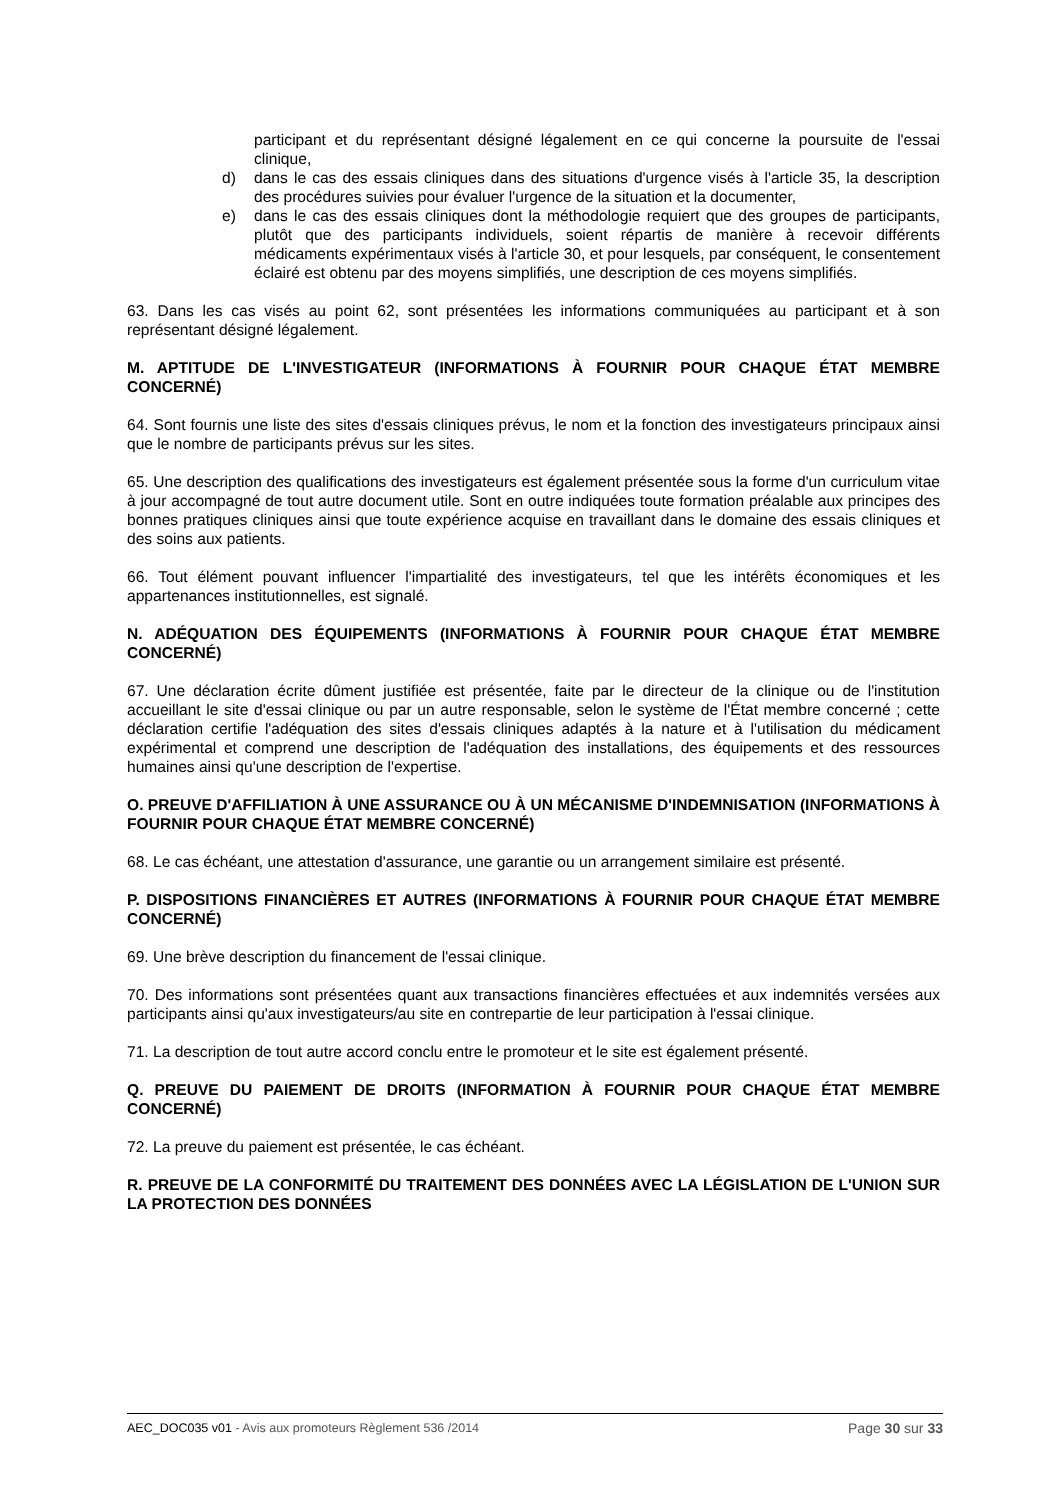participant et du représentant désigné légalement en ce qui concerne la poursuite de l'essai clinique,
d) dans le cas des essais cliniques dans des situations d'urgence visés à l'article 35, la description des procédures suivies pour évaluer l'urgence de la situation et la documenter,
e) dans le cas des essais cliniques dont la méthodologie requiert que des groupes de participants, plutôt que des participants individuels, soient répartis de manière à recevoir différents médicaments expérimentaux visés à l'article 30, et pour lesquels, par conséquent, le consentement éclairé est obtenu par des moyens simplifiés, une description de ces moyens simplifiés.
63. Dans les cas visés au point 62, sont présentées les informations communiquées au participant et à son représentant désigné légalement.
M. APTITUDE DE L'INVESTIGATEUR (INFORMATIONS À FOURNIR POUR CHAQUE ÉTAT MEMBRE CONCERNÉ)
64. Sont fournis une liste des sites d'essais cliniques prévus, le nom et la fonction des investigateurs principaux ainsi que le nombre de participants prévus sur les sites.
65. Une description des qualifications des investigateurs est également présentée sous la forme d'un curriculum vitae à jour accompagné de tout autre document utile. Sont en outre indiquées toute formation préalable aux principes des bonnes pratiques cliniques ainsi que toute expérience acquise en travaillant dans le domaine des essais cliniques et des soins aux patients.
66. Tout élément pouvant influencer l'impartialité des investigateurs, tel que les intérêts économiques et les appartenances institutionnelles, est signalé.
N. ADÉQUATION DES ÉQUIPEMENTS (INFORMATIONS À FOURNIR POUR CHAQUE ÉTAT MEMBRE CONCERNÉ)
67. Une déclaration écrite dûment justifiée est présentée, faite par le directeur de la clinique ou de l'institution accueillant le site d'essai clinique ou par un autre responsable, selon le système de l'État membre concerné ; cette déclaration certifie l'adéquation des sites d'essais cliniques adaptés à la nature et à l'utilisation du médicament expérimental et comprend une description de l'adéquation des installations, des équipements et des ressources humaines ainsi qu'une description de l'expertise.
O. PREUVE D'AFFILIATION À UNE ASSURANCE OU À UN MÉCANISME D'INDEMNISATION (INFORMATIONS À FOURNIR POUR CHAQUE ÉTAT MEMBRE CONCERNÉ)
68. Le cas échéant, une attestation d'assurance, une garantie ou un arrangement similaire est présenté.
P. DISPOSITIONS FINANCIÈRES ET AUTRES (INFORMATIONS À FOURNIR POUR CHAQUE ÉTAT MEMBRE CONCERNÉ)
69. Une brève description du financement de l'essai clinique.
70. Des informations sont présentées quant aux transactions financières effectuées et aux indemnités versées aux participants ainsi qu'aux investigateurs/au site en contrepartie de leur participation à l'essai clinique.
71. La description de tout autre accord conclu entre le promoteur et le site est également présenté.
Q. PREUVE DU PAIEMENT DE DROITS (INFORMATION À FOURNIR POUR CHAQUE ÉTAT MEMBRE CONCERNÉ)
72. La preuve du paiement est présentée, le cas échéant.
R. PREUVE DE LA CONFORMITÉ DU TRAITEMENT DES DONNÉES AVEC LA LÉGISLATION DE L'UNION SUR LA PROTECTION DES DONNÉES
AEC_DOC035 v01 - Avis aux promoteurs Règlement 536 /2014 Page 30 sur 33